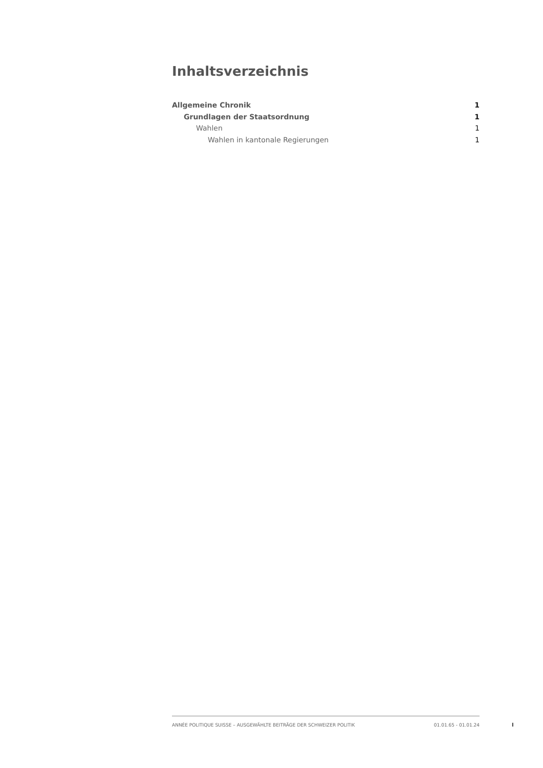Inhaltsverzeichnis
Allgemeine Chronik 1
Grundlagen der Staatsordnung 1
Wahlen 1
Wahlen in kantonale Regierungen 1
ANNÉE POLITIQUE SUISSE – AUSGEWÄHLTE BEITRÄGE DER SCHWEIZER POLITIK 01.01.65 - 01.01.24
I